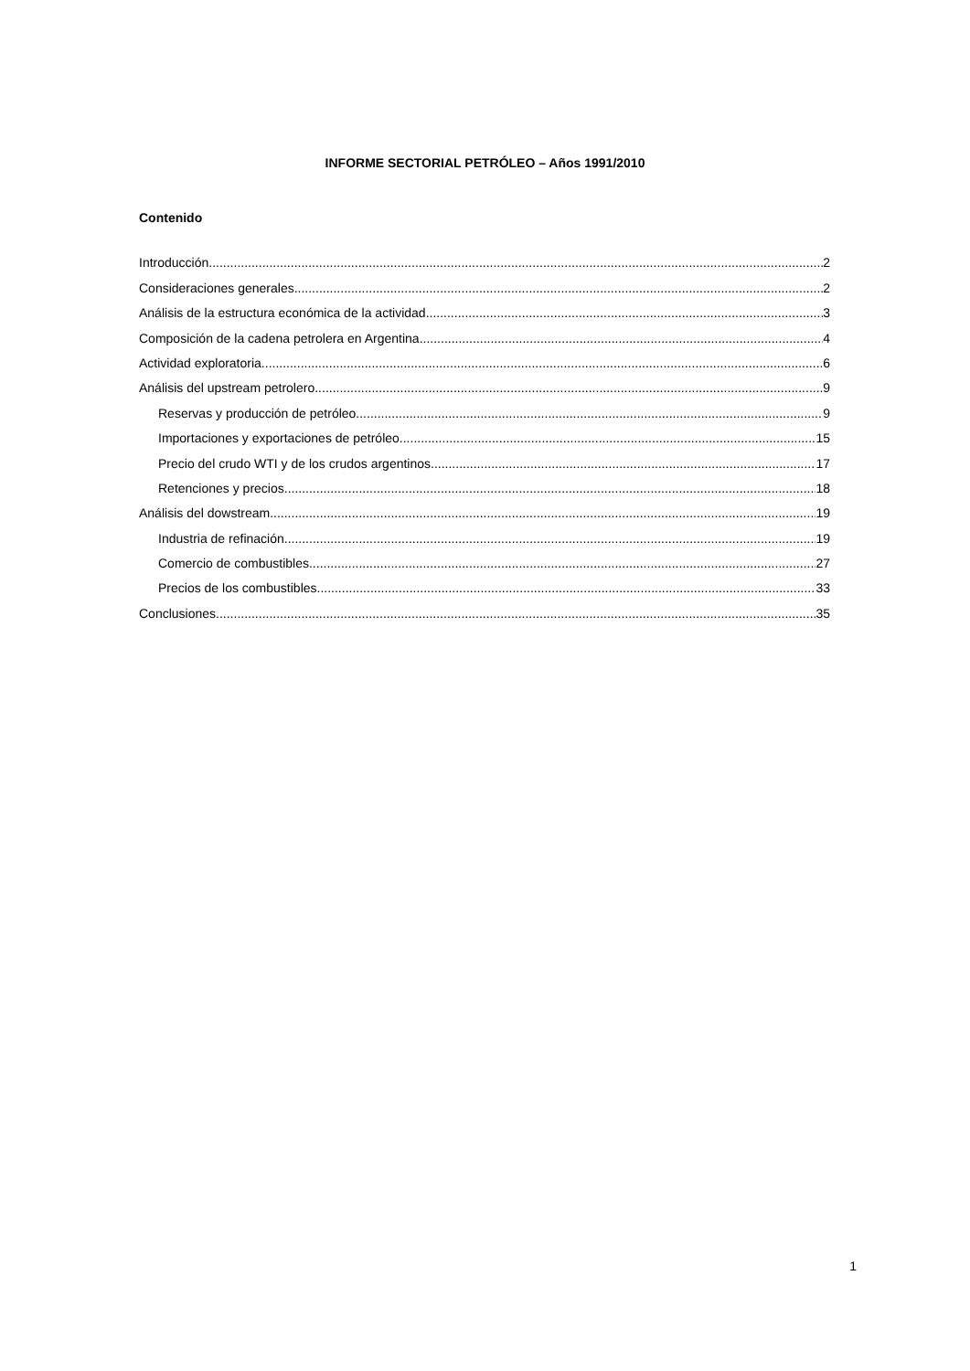INFORME SECTORIAL PETRÓLEO – Años 1991/2010
Contenido
Introducción 2
Consideraciones generales 2
Análisis de la estructura económica de la actividad 3
Composición de la cadena petrolera en Argentina 4
Actividad exploratoria 6
Análisis del upstream petrolero 9
Reservas y producción de petróleo 9
Importaciones y exportaciones de petróleo 15
Precio del crudo WTI y de los crudos argentinos 17
Retenciones y precios 18
Análisis del dowstream 19
Industria de refinación 19
Comercio de combustibles 27
Precios de los combustibles 33
Conclusiones 35
1